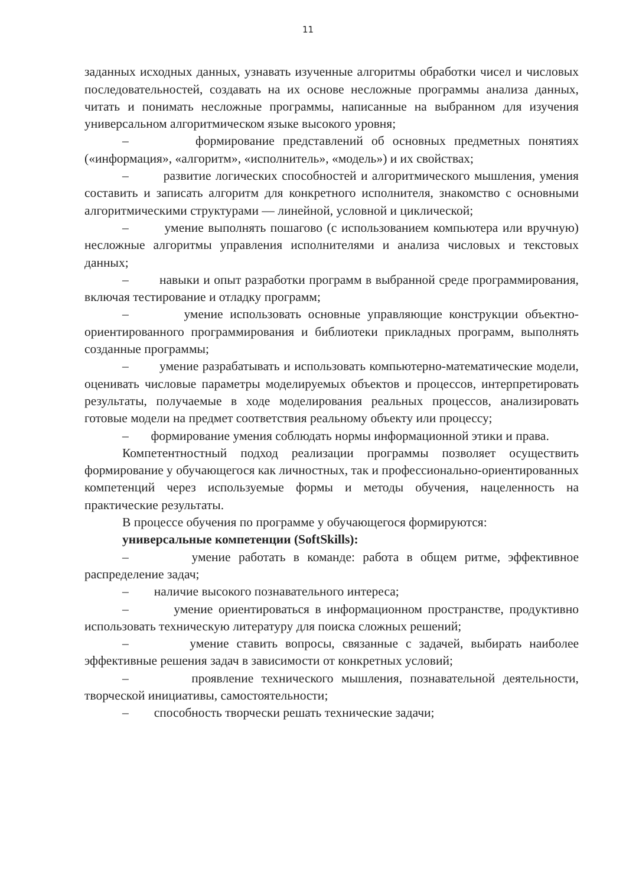11
заданных исходных данных, узнавать изученные алгоритмы обработки чисел и числовых последовательностей, создавать на их основе несложные программы анализа данных, читать и понимать несложные программы, написанные на выбранном для изучения универсальном алгоритмическом языке высокого уровня;
– формирование представлений об основных предметных понятиях («информация», «алгоритм», «исполнитель», «модель») и их свойствах;
– развитие логических способностей и алгоритмического мышления, умения составить и записать алгоритм для конкретного исполнителя, знакомство с основными алгоритмическими структурами — линейной, условной и циклической;
– умение выполнять пошагово (с использованием компьютера или вручную) несложные алгоритмы управления исполнителями и анализа числовых и текстовых данных;
– навыки и опыт разработки программ в выбранной среде программирования, включая тестирование и отладку программ;
– умение использовать основные управляющие конструкции объектно-ориентированного программирования и библиотеки прикладных программ, выполнять созданные программы;
– умение разрабатывать и использовать компьютерно-математические модели, оценивать числовые параметры моделируемых объектов и процессов, интерпретировать результаты, получаемые в ходе моделирования реальных процессов, анализировать готовые модели на предмет соответствия реальному объекту или процессу;
– формирование умения соблюдать нормы информационной этики и права.
Компетентностный подход реализации программы позволяет осуществить формирование у обучающегося как личностных, так и профессионально-ориентированных компетенций через используемые формы и методы обучения, нацеленность на практические результаты.
В процессе обучения по программе у обучающегося формируются:
универсальные компетенции (SoftSkills):
– умение работать в команде: работа в общем ритме, эффективное распределение задач;
– наличие высокого познавательного интереса;
– умение ориентироваться в информационном пространстве, продуктивно использовать техническую литературу для поиска сложных решений;
– умение ставить вопросы, связанные с задачей, выбирать наиболее эффективные решения задач в зависимости от конкретных условий;
– проявление технического мышления, познавательной деятельности, творческой инициативы, самостоятельности;
– способность творчески решать технические задачи;